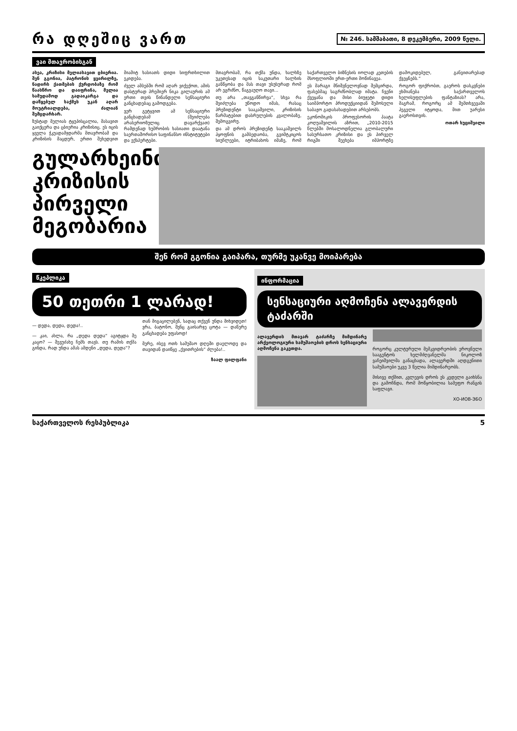რა დღეშიც ვართ
№ 246. სამშაბათი, 8 დეკემბერი, 2009 წელი.
ვაი მთავრობისგან
ასეა, კრიზისი მელიასავით ცბიერია. შენ გგონია, პატრონის ყვირილზე, ნადირს ქათმების ქურდობაზე რომ წაასწრო და დაიფრინა, მელია სამუდამოდ გადაიკარგა და დაწყებულ საქმეს უკან აღარ მოუტრიალდება, ძალიან შემცდარხარ.
ზუსტად მელიას ტყუპისცალია, მასავით გაიქცერა და ცბიერია კრიზისიც. ეს იცის ყველა ჭკუადამჯდარმა მთავრობამ და კრიზისის მაცდურ, ერთი შეხედვით მიამიტ ხასიათს დიდი სიფრთხილით ეკიდება.
ძველ ამბებში რომ აღარ ვიქექოთ, ამის დასტურად პრემიერ ნიკა გილაურის ამ ერთი თვის წინანდელი სენსაციური განცხადებაც გამოდგება.
ვერ გეტყვით ამ სენსაციური განცხადებამ (შეიძლება არასერიოზულიც დავარქვათ) რამდენად ხუმრობის ხასიათი დაატანა საერთაშორისო საფინანსო ინსტიტუტები და ექსპერტები.
მთავრობამ, რა თქმა უნდა, ხალხზე უკეთესად იცის საკუთარი ხალხის განწყობა და მას თავი უსუსურად რომ არ ეგრძნო, წაგვაუღო თავი...
თუ არა „თავგანწირვა“, სხვა რა შეიძლება უწოდო იმას, რასაც პრეზიდენტი სააკაშვილი, კრიზისის წარმატებით დასრულების კვალობაზე, შემოგვირუ.
და ამ დროს პრეზიდენტ სააკაშვილს ჰყოფნის გამბედაობა, გვიმტკიცოს სიუჩლეები, იტრიბახოს იმაზე, რომ საქართველო ბიზნესის იოლად კეთების მსოფლიოში ერთ-ერთი მოწინავეა.
ეს მარაგი მნიშვნელოვნად შემცირდა, ფასებმაც საგრძნობლად იმატა. ჩვენი ქვეყანა და მისი ბიუჯეტი დიდი საიმპორტო პროდუქციიდან შემოსული საბაჟო გადასახადებით არსებობს.
ეკონომიკის პროფესორის პაატა კოღუაშვილის აზრით, „2010-2015 წლებში მოსალოდნელია გლობალური სასურსათო კრიზისი და ეს პირველ რიგში შეეხება იმპორტზე დამოკიდებულ, განვითარებად ქვეყნებს.“
როგორ ფიქრობთ, გაეროს დასკვნები ეხმიანება საქართველოს ხელისუფლების ფანტაზიას? არა, მაგრამ, როგორც ამ შემთხვევაში ჰეგელი იტყოდა, მით უარესი გაეროსთვის.
ოთარ ხუციშვილი
გულარხეინობა კრიზისის პირველი მეგობარია
შენ რომ გგონია გაიპარა, თურმე უკანვე მოიპარება
წკეპლიკა
50 თეთრი 1 ლარად!
— დედა, დედა, დედა!..
— კაი, ახლა, რა „დედა დედა“ აგიტყდა შე კაცო? — შევუძახე ჩემს თავს. თუ რამის თქმა გინდა, რად უნდა ამას ამდენი „დედა, დედა“?
თან მიგაცილებენ, სადაც თქვენ უნდა მიხვიდეთ! ვრა, ბატონო, შენც გაისარჯე ცოტა — დაწერე განცხადება უფასოდ!
მერე, ისევ ოთხ სამუშაო დღეში დაელოდე და თავიდან დაიწყე „ქვითრების“ ძლება!..
ზაალ ფილფანი
ინფორმაცია
სენსაციური აღმოჩენა ალავერდის ტაძარში
ალავერდის მთავარ ტაძარზე მიმდინარე არქეოლოგიური სამუშაოების დროს სენსაციური აღმოჩენა გაკეთდა.
როგორც კულტურული მემკვიდრეობის ეროვნული სააგენტოს ხელმძღვანელმა ნიკოლოზ ვაჩეიშვილმა განაცხადა, ალავერდში აღდგენითი სამუშაოები უკვე 3 წელია მიმდინარეობს.
მისივე თქმით, კვლევის დროს ეს კედელი გაიხსნა და გამოჩნდა, რომ მოწყობილია სამეფო რანგის საფლავი.
ХО-ИОВ-ЭБО
საქართველოს რესპუბლიკა 5